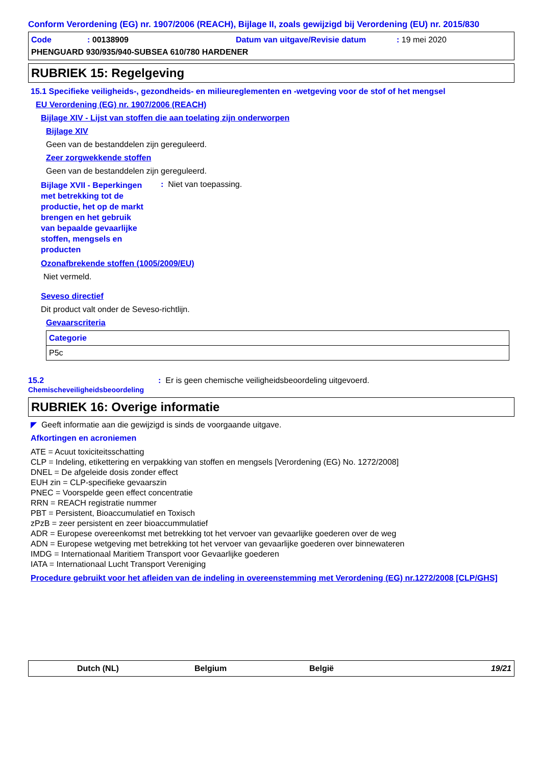Conform Verordening (EG) nr. 1907/2006 (REACH), Bijlage II, zoals gewijzigd bij Verordening (EU) nr. 2015/830
Code: 00138909 Datum van uitgave/Revisie datum: 19 mei 2020
PHENGUARD 930/935/940-SUBSEA 610/780 HARDENER
RUBRIEK 15: Regelgeving
15.1 Specifieke veiligheids-, gezondheids- en milieureglementen en -wetgeving voor de stof of het mengsel
EU Verordening (EG) nr. 1907/2006 (REACH)
Bijlage XIV - Lijst van stoffen die aan toelating zijn onderworpen
Bijlage XIV
Geen van de bestanddelen zijn gereguleerd.
Zeer zorgwekkende stoffen
Geen van de bestanddelen zijn gereguleerd.
Bijlage XVII - Beperkingen met betrekking tot de productie, het op de markt brengen en het gebruik van bepaalde gevaarlijke stoffen, mengsels en producten: Niet van toepassing.
Ozonafbrekende stoffen (1005/2009/EU)
Niet vermeld.
Seveso directief
Dit product valt onder de Seveso-richtlijn.
Gevaarscriteria
| Categorie |
| --- |
| P5c |
15.2
Chemischeveiligheidsbeoordeling: Er is geen chemische veiligheidsbeoordeling uitgevoerd.
RUBRIEK 16: Overige informatie
◤ Geeft informatie aan die gewijzigd is sinds de voorgaande uitgave.
Afkortingen en acroniemen
ATE = Acuut toxiciteitsschatting
CLP = Indeling, etikettering en verpakking van stoffen en mengsels [Verordening (EG) No. 1272/2008]
DNEL = De afgeleide dosis zonder effect
EUH zin = CLP-specifieke gevaarszin
PNEC = Voorspelde geen effect concentratie
RRN = REACH registratie nummer
PBT = Persistent, Bioaccumulatief en Toxisch
zPzB = zeer persistent en zeer bioaccummulatief
ADR = Europese overeenkomst met betrekking tot het vervoer van gevaarlijke goederen over de weg
ADN = Europese wetgeving met betrekking tot het vervoer van gevaarlijke goederen over binnewateren
IMDG = Internationaal Maritiem Transport voor Gevaarlijke goederen
IATA = Internationaal Lucht Transport Vereniging
Procedure gebruikt voor het afleiden van de indeling in overeenstemming met Verordening (EG) nr.1272/2008 [CLP/GHS]
Dutch (NL) Belgium België 19/21